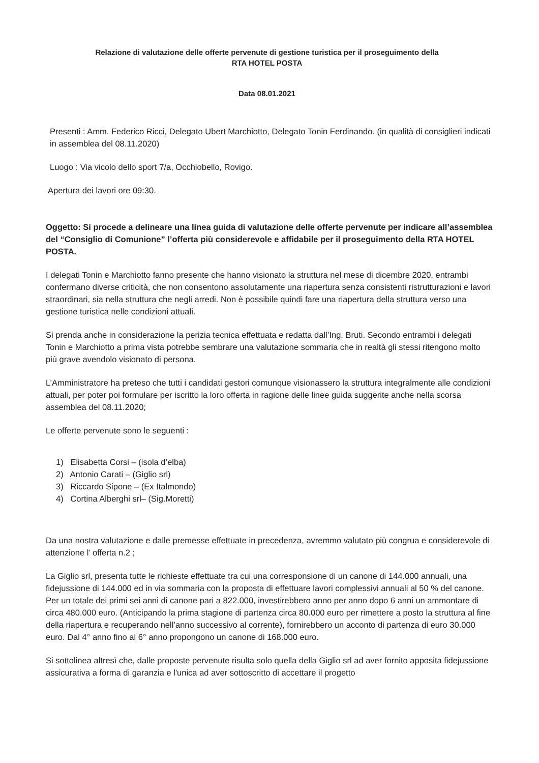Relazione di valutazione delle offerte pervenute di gestione turistica per il proseguimento della
RTA HOTEL POSTA
Data 08.01.2021
Presenti : Amm. Federico Ricci, Delegato Ubert Marchiotto, Delegato Tonin Ferdinando. (in qualità di consiglieri indicati in assemblea del 08.11.2020)
Luogo : Via vicolo dello sport 7/a, Occhiobello, Rovigo.
Apertura dei lavori ore 09:30.
Oggetto: Si procede a delineare una linea guida di valutazione delle offerte pervenute per indicare all’assemblea del “Consiglio di Comunione” l’offerta più considerevole e affidabile per il proseguimento della RTA HOTEL POSTA.
I delegati Tonin e Marchiotto fanno presente che hanno visionato la struttura nel mese di dicembre 2020, entrambi confermano diverse criticità, che non consentono assolutamente una riapertura senza consistenti ristrutturazioni e lavori straordinari, sia nella struttura che negli arredi. Non è possibile quindi fare una riapertura della struttura verso una gestione turistica nelle condizioni attuali.
Si prenda anche in considerazione la perizia tecnica effettuata e redatta dall’Ing. Bruti. Secondo entrambi i delegati Tonin e Marchiotto a prima vista potrebbe sembrare una valutazione sommaria che in realtà gli stessi ritengono molto più grave avendolo visionato di persona.
L’Amministratore ha preteso che tutti i candidati gestori comunque visionassero la struttura integralmente alle condizioni attuali, per poter poi formulare per iscritto la loro offerta in ragione delle linee guida suggerite anche nella scorsa assemblea del 08.11.2020;
Le offerte pervenute sono le seguenti :
1) Elisabetta Corsi – (isola d’elba)
2) Antonio Carati – (Giglio srl)
3) Riccardo Sipone – (Ex Italmondo)
4) Cortina Alberghi srl– (Sig.Moretti)
Da una nostra valutazione e dalle premesse effettuate in precedenza, avremmo valutato più congrua e considerevole di attenzione l’ offerta n.2 ;
La Giglio srl, presenta tutte le richieste effettuate tra cui una corresponsione di un canone di 144.000 annuali, una fidejussione di 144.000 ed in via sommaria con la proposta di effettuare lavori complessivi annuali al 50 % del canone. Per un totale dei primi sei anni di canone pari a 822.000, investirebbero anno per anno dopo 6 anni un ammontare di circa 480.000 euro. (Anticipando la prima stagione di partenza circa 80.000 euro per rimettere a posto la struttura al fine della riapertura e recuperando nell’anno successivo al corrente), fornirebbero un acconto di partenza di euro 30.000 euro. Dal 4° anno fino al 6° anno propongono un canone di 168.000 euro.
Si sottolinea altresì che, dalle proposte pervenute risulta solo quella della Giglio srl ad aver fornito apposita fidejussione assicurativa a forma di garanzia e l'unica ad aver sottoscritto di accettare il progetto